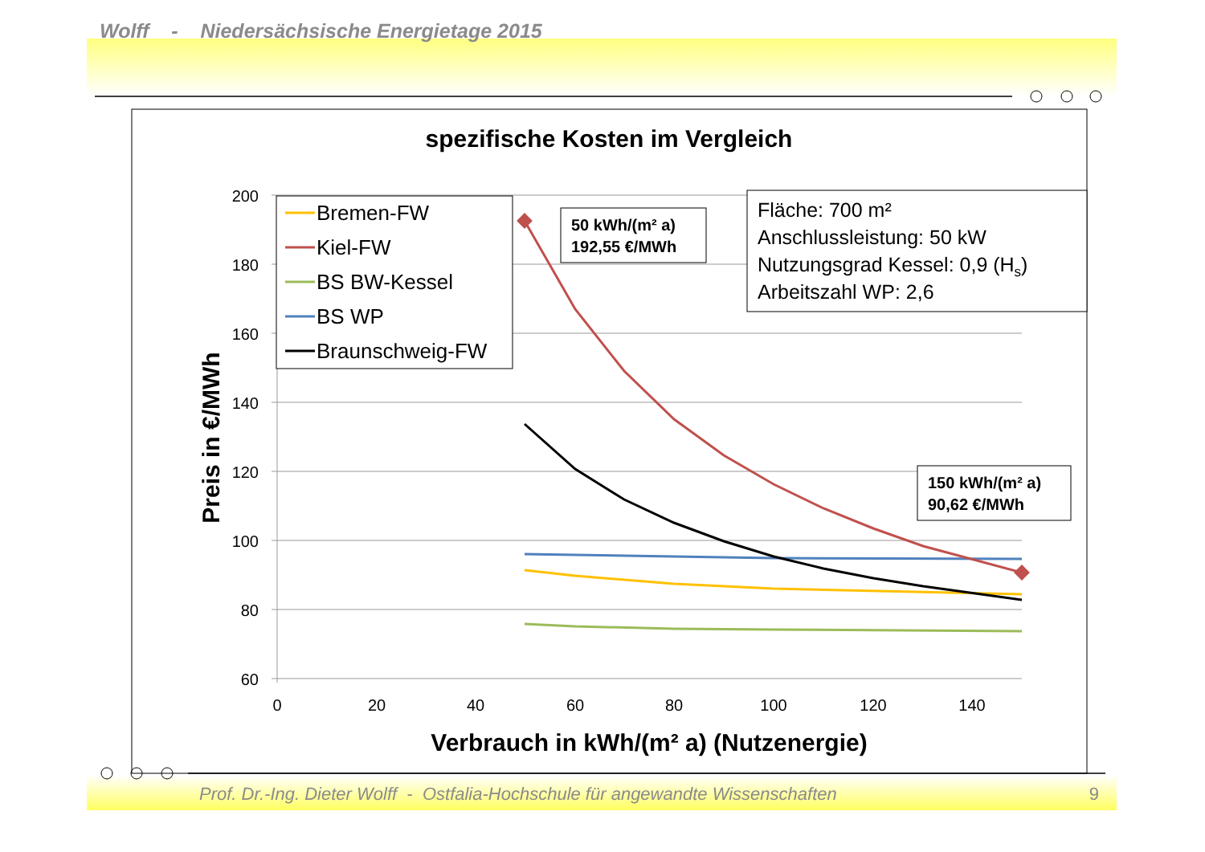Wolff - Niedersächsische Energietage 2015
Prof. Dr.-Ing. Dieter Wolff - Ostfalia-Hochschule für angewandte Wissenschaften 9
spezifische Kosten im Vergleich
200
180
160
140
120
100
80
60
0
20
40
60
80
100
120
140
Verbrauch in kWh/(m² a) (Nutzenergie)
Preis in €/MWh
Bremen-FW
Kiel-FW
BS BW-Kessel
BS WP
Braunschweig-FW
50 kWh/(m² a)
192,55 €/MWh
150 kWh/(m² a)
90,62 €/MWh
Fläche: 700 m²
Anschlussleistung: 50 kW
Nutzungsgrad Kessel: 0,9 (Hs)
Arbeitszahl WP: 2,6